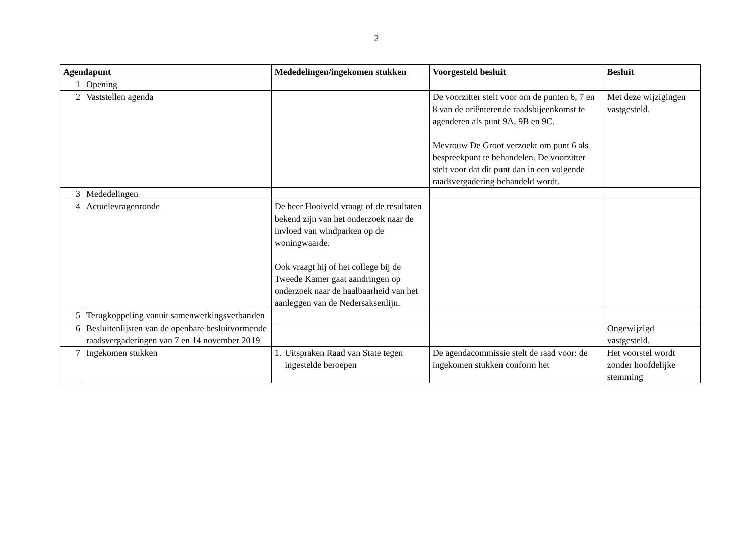2
| Agendapunt | | Mededelingen/ingekomen stukken | Voorgesteld besluit | Besluit |
| --- | --- | --- | --- | --- |
| 1 | Opening | | | |
| 2 | Vaststellen agenda | | De voorzitter stelt voor om de punten 6, 7 en 8 van de oriënterende raadsbijeenkomst te agenderen als punt 9A, 9B en 9C. Mevrouw De Groot verzoekt om punt 6 als bespreekpunt te behandelen. De voorzitter stelt voor dat dit punt dan in een volgende raadsvergadering behandeld wordt. | Met deze wijzigingen vastgesteld. |
| 3 | Mededelingen | | | |
| 4 | Actuelevragenronde | De heer Hooiveld vraagt of de resultaten bekend zijn van het onderzoek naar de invloed van windparken op de woningwaarde. Ook vraagt hij of het college bij de Tweede Kamer gaat aandringen op onderzoek naar de haalbaarheid van het aanleggen van de Nedersaksenlijn. | | |
| 5 | Terugkoppeling vanuit samenwerkingsverbanden | | | |
| 6 | Besluitenlijsten van de openbare besluitvormende raadsvergaderingen van 7 en 14 november 2019 | | | Ongewijzigd vastgesteld. |
| 7 | Ingekomen stukken | 1. Uitspraken Raad van State tegen ingestelde beroepen | De agendacommissie stelt de raad voor: de ingekomen stukken conform het | Het voorstel wordt zonder hoofdelijke stemming |